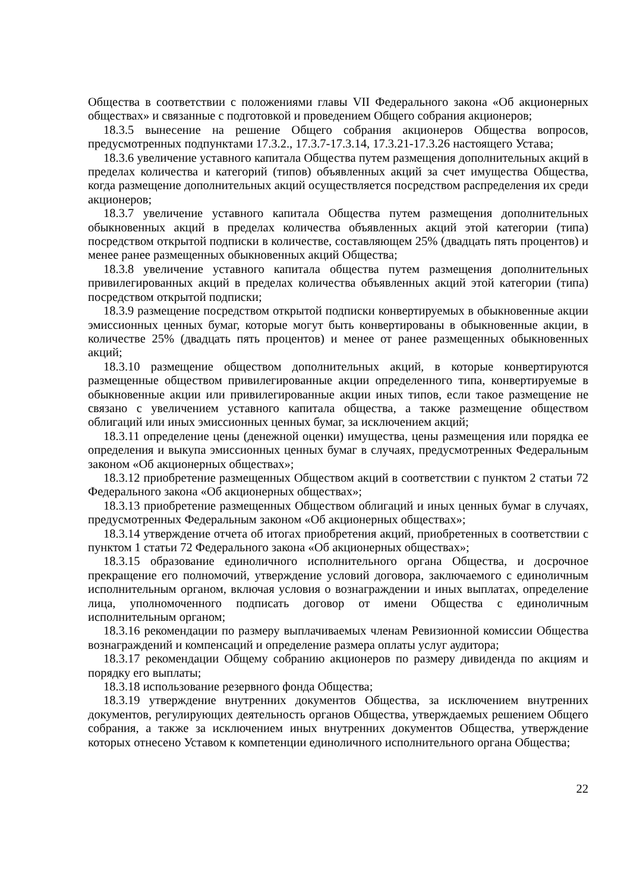Общества в соответствии с положениями главы VII Федерального закона «Об акционерных обществах» и связанные с подготовкой и проведением Общего собрания акционеров;
18.3.5 вынесение на решение Общего собрания акционеров Общества вопросов, предусмотренных подпунктами 17.3.2., 17.3.7-17.3.14, 17.3.21-17.3.26 настоящего Устава;
18.3.6 увеличение уставного капитала Общества путем размещения дополнительных акций в пределах количества и категорий (типов) объявленных акций за счет имущества Общества, когда размещение дополнительных акций осуществляется посредством распределения их среди акционеров;
18.3.7 увеличение уставного капитала Общества путем размещения дополнительных обыкновенных акций в пределах количества объявленных акций этой категории (типа) посредством открытой подписки в количестве, составляющем 25% (двадцать пять процентов) и менее ранее размещенных обыкновенных акций Общества;
18.3.8 увеличение уставного капитала общества путем размещения дополнительных привилегированных акций в пределах количества объявленных акций этой категории (типа) посредством открытой подписки;
18.3.9 размещение посредством открытой подписки конвертируемых в обыкновенные акции эмиссионных ценных бумаг, которые могут быть конвертированы в обыкновенные акции, в количестве 25% (двадцать пять процентов) и менее от ранее размещенных обыкновенных акций;
18.3.10 размещение обществом дополнительных акций, в которые конвертируются размещенные обществом привилегированные акции определенного типа, конвертируемые в обыкновенные акции или привилегированные акции иных типов, если такое размещение не связано с увеличением уставного капитала общества, а также размещение обществом облигаций или иных эмиссионных ценных бумаг, за исключением акций;
18.3.11 определение цены (денежной оценки) имущества, цены размещения или порядка ее определения и выкупа эмиссионных ценных бумаг в случаях, предусмотренных Федеральным законом «Об акционерных обществах»;
18.3.12 приобретение размещенных Обществом акций в соответствии с пунктом 2 статьи 72 Федерального закона «Об акционерных обществах»;
18.3.13 приобретение размещенных Обществом облигаций и иных ценных бумаг в случаях, предусмотренных Федеральным законом «Об акционерных обществах»;
18.3.14 утверждение отчета об итогах приобретения акций, приобретенных в соответствии с пунктом 1 статьи 72 Федерального закона «Об акционерных обществах»;
18.3.15 образование единоличного исполнительного органа Общества, и досрочное прекращение его полномочий, утверждение условий договора, заключаемого с единоличным исполнительным органом, включая условия о вознаграждении и иных выплатах, определение лица, уполномоченного подписать договор от имени Общества с единоличным исполнительным органом;
18.3.16 рекомендации по размеру выплачиваемых членам Ревизионной комиссии Общества вознаграждений и компенсаций и определение размера оплаты услуг аудитора;
18.3.17 рекомендации Общему собранию акционеров по размеру дивиденда по акциям и порядку его выплаты;
18.3.18 использование резервного фонда Общества;
18.3.19 утверждение внутренних документов Общества, за исключением внутренних документов, регулирующих деятельность органов Общества, утверждаемых решением Общего собрания, а также за исключением иных внутренних документов Общества, утверждение которых отнесено Уставом к компетенции единоличного исполнительного органа Общества;
22